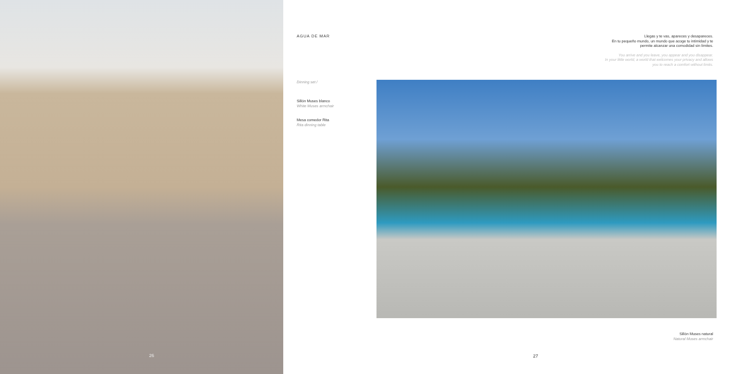26
AGUA DE MAR
Llegas y te vas, apareces y desapareces.
En tu pequeño mundo, un mundo que acoge tu intimidad y te
permite alcanzar una comodidad sin límites.
You arrive and you leave, you appear and you disappear.
In your little world, a world that welcomes your privacy and allows
you to reach a comfort without limits.
Dinning set /
Sillón Muses blanco
White Muses armchair
Mesa comedor Rita
Rita dinning table
Sillón Muses natural
Natural Muses armchair
27